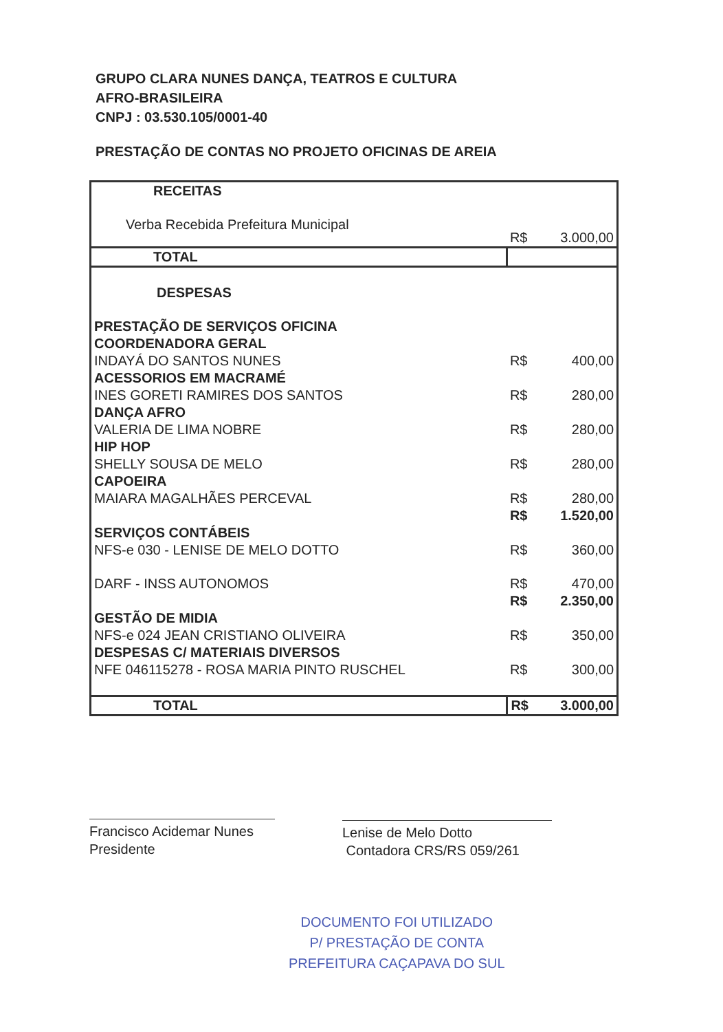GRUPO CLARA NUNES DANÇA, TEATROS E CULTURA
AFRO-BRASILEIRA
CNPJ : 03.530.105/0001-40
PRESTAÇÃO DE CONTAS NO PROJETO OFICINAS DE AREIA
| RECEITAS | | |
| Verba Recebida Prefeitura Municipal | R$ | 3.000,00 |
| TOTAL | | |
| DESPESAS | | |
| PRESTAÇÃO DE SERVIÇOS OFICINA | | |
| COORDENADORA GERAL | | |
| INDAYÁ DO SANTOS NUNES | R$ | 400,00 |
| ACESSORIOS EM MACRAMÉ | | |
| INES GORETI RAMIRES DOS SANTOS | R$ | 280,00 |
| DANÇA AFRO | | |
| VALERIA DE LIMA NOBRE | R$ | 280,00 |
| HIP HOP | | |
| SHELLY SOUSA DE MELO | R$ | 280,00 |
| CAPOEIRA | | |
| MAIARA MAGALHÃES PERCEVAL | R$ | 280,00 |
| | R$ | 1.520,00 |
| SERVIÇOS CONTÁBEIS | | |
| NFS-e 030 - LENISE DE MELO DOTTO | R$ | 360,00 |
| DARF - INSS AUTONOMOS | R$ | 470,00 |
| | R$ | 2.350,00 |
| GESTÃO DE MIDIA | | |
| NFS-e 024 JEAN CRISTIANO OLIVEIRA | R$ | 350,00 |
| DESPESAS C/ MATERIAIS DIVERSOS | | |
| NFE 046115278 - ROSA MARIA PINTO RUSCHEL | R$ | 300,00 |
| TOTAL | R$ | 3.000,00 |
Francisco Acidemar Nunes
Presidente
Lenise de Melo Dotto
Contadora CRS/RS 059/261
DOCUMENTO FOI UTILIZADO
P/ PRESTAÇÃO DE CONTA
PREFEITURA CAÇAPAVA DO SUL